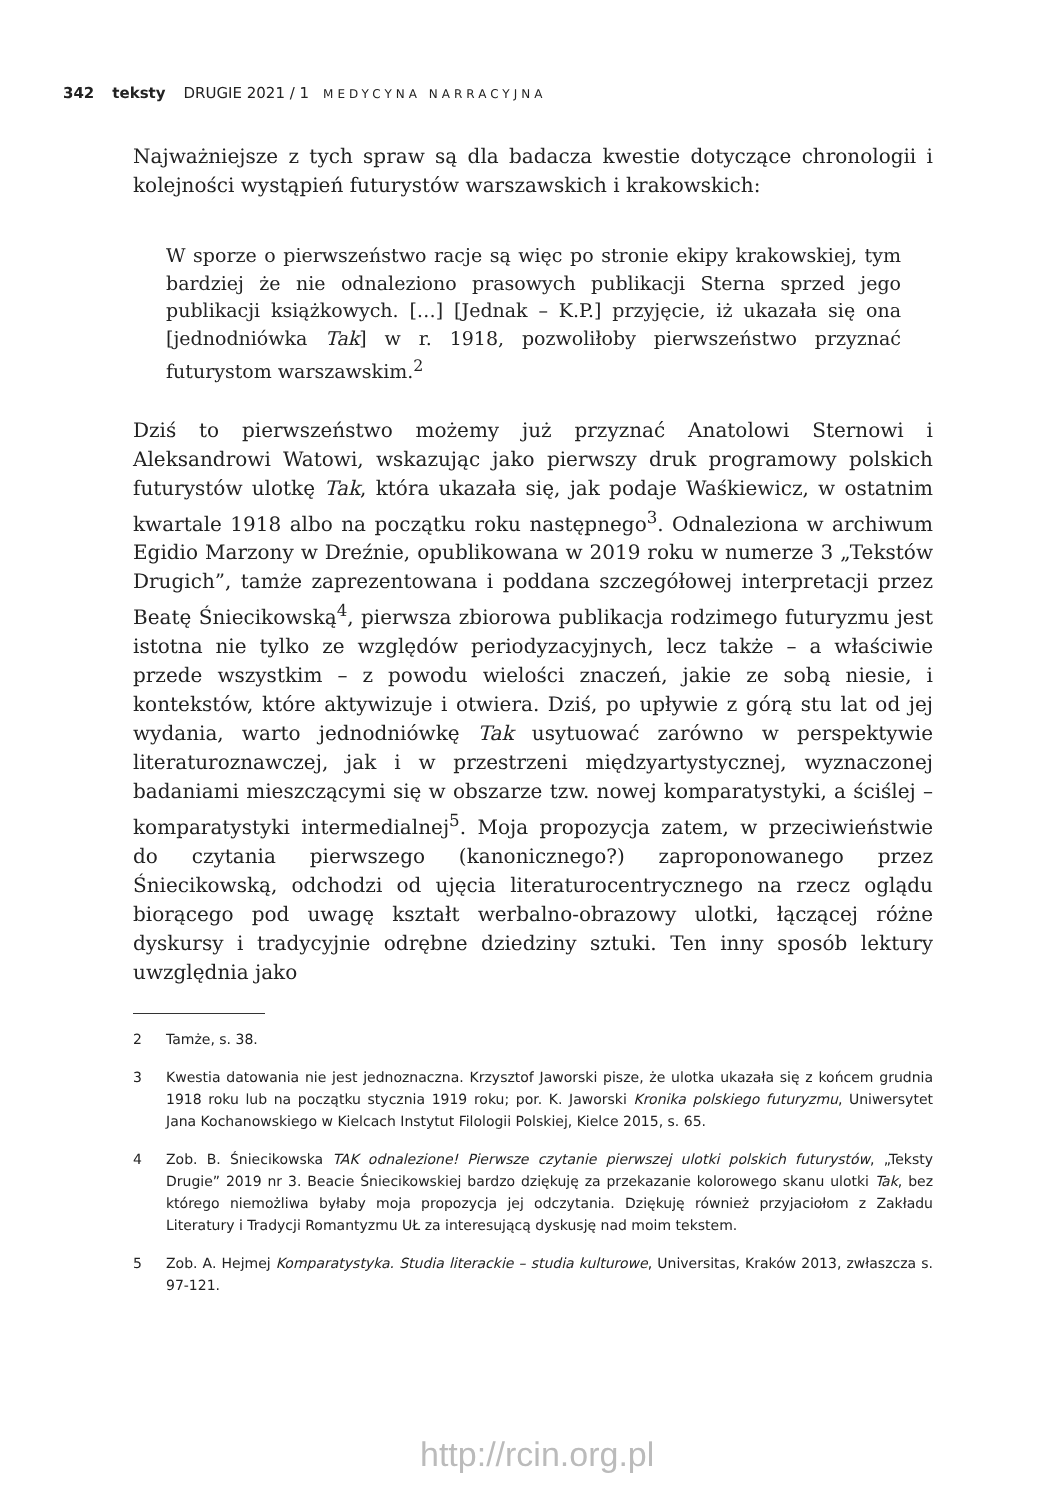342 teksty DRUGIE 2021 / 1 MEDYCYNA NARRACYJNA
Najważniejsze z tych spraw są dla badacza kwestie dotyczące chronologii i kolejności wystąpień futurystów warszawskich i krakowskich:
W sporze o pierwszeństwo racje są więc po stronie ekipy krakowskiej, tym bardziej że nie odnaleziono prasowych publikacji Sterna sprzed jego publikacji książkowych. […] [Jednak – K.P.] przyjęcie, iż ukazała się ona [jednodniówka Tak] w r. 1918, pozwoliłoby pierwszeństwo przyznać futurystom warszawskim.<sup>2</sup>
Dziś to pierwszeństwo możemy już przyznać Anatolowi Sternowi i Aleksandrowi Watowi, wskazując jako pierwszy druk programowy polskich futurystów ulotkę Tak, która ukazała się, jak podaje Waśkiewicz, w ostatnim kwartale 1918 albo na początku roku następnego<sup>3</sup>. Odnaleziona w archiwum Egidio Marzony w Dreźnie, opublikowana w 2019 roku w numerze 3 „Tekstów Drugich”, tamże zaprezentowana i poddana szczegółowej interpretacji przez Beatę Śniecikowską<sup>4</sup>, pierwsza zbiorowa publikacja rodzimego futuryzmu jest istotna nie tylko ze względów periodyzacyjnych, lecz także – a właściwie przede wszystkim – z powodu wielości znaczeń, jakie ze sobą niesie, i kontekstów, które aktywizuje i otwiera. Dziś, po upływie z górą stu lat od jej wydania, warto jednodniówkę Tak usytuować zarówno w perspektywie literaturoznawczej, jak i w przestrzeni międzyartystycznej, wyznaczonej badaniami mieszczącymi się w obszarze tzw. nowej komparatystyki, a ściślej – komparatystyki intermedialnej<sup>5</sup>. Moja propozycja zatem, w przeciwieństwie do czytania pierwszego (kanonicznego?) zaproponowanego przez Śniecikowską, odchodzi od ujęcia literaturocentrycznego na rzecz oglądu biorącego pod uwagę kształt werbalno-obrazowy ulotki, łączącej różne dyskursy i tradycyjnie odrębne dziedziny sztuki. Ten inny sposób lektury uwzględnia jako
2 Tamże, s. 38.
3 Kwestia datowania nie jest jednoznaczna. Krzysztof Jaworski pisze, że ulotka ukazała się z końcem grudnia 1918 roku lub na początku stycznia 1919 roku; por. K. Jaworski Kronika polskiego futuryzmu, Uniwersytet Jana Kochanowskiego w Kielcach Instytut Filologii Polskiej, Kielce 2015, s. 65.
4 Zob. B. Śniecikowska TAK odnalezione! Pierwsze czytanie pierwszej ulotki polskich futurystów, „Teksty Drugie” 2019 nr 3. Beacie Śniecikowskiej bardzo dziękuję za przekazanie kolorowego skanu ulotki Tak, bez którego niemożliwa byłaby moja propozycja jej odczytania. Dziękuję również przyjaciołom z Zakładu Literatury i Tradycji Romantyzmu UŁ za interesującą dyskusję nad moim tekstem.
5 Zob. A. Hejmej Komparatystyka. Studia literackie – studia kulturowe, Universitas, Kraków 2013, zwłaszcza s. 97-121.
http://rcin.org.pl